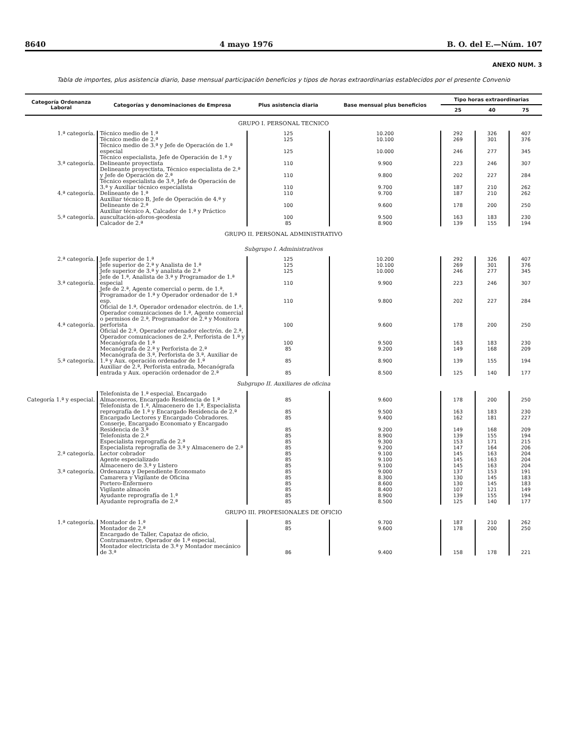8640 4 mayo 1976 B. O. del E.—Núm. 107
ANEXO NUM. 3
Tabla de importes, plus asistencia diario, base mensual participación beneficios y tipos de horas extraordinarias establecidos por el presente Convenio
| Categoría Ordenanza Laboral | Categorías y denominaciones de Empresa | Plus asistencia diaria | Base mensual plus beneficios | Tipo horas extraordinarias | | |
| --- | --- | --- | --- | --- | --- | --- |
| | | | | 25 | 40 | 75 |
| GRUPO I. PERSONAL TECNICO | | | | | | |
| 1.ª categoría. | Técnico medio de 1.ª | 125 | 10.200 | 292 | 326 | 407 |
| | Técnico medio de 2.ª | 125 | 10.100 | 269 | 301 | 376 |
| | Técnico medio de 3.ª y Jefe de Operación de 1.ª especial | 125 | 10.000 | 246 | 277 | 345 |
| 3.ª categoría. | Técnico especialista, Jefe de Operación de 1.ª y Delineante proyectista | 110 | 9.900 | 223 | 246 | 307 |
| | Delineante proyectista, Técnico especialista de 2.ª y Jefe de Operación de 2.ª | 110 | 9.800 | 202 | 227 | 284 |
| | Técnico especialista de 3.ª, Jefe de Operación de 3.ª y Auxiliar técnico especialista | 110 | 9.700 | 187 | 210 | 262 |
| 4.ª categoría. | Delineante de 1.ª | 110 | 9.700 | 187 | 210 | 262 |
| | Auxiliar técnico B, Jefe de Operación de 4.ª y Delineante de 2.ª | 100 | 9.600 | 178 | 200 | 250 |
| 5.ª categoría. | Auxiliar técnico A, Calcador de 1.ª y Práctico auscultación-aforos-geodesia | 100 | 9.500 | 163 | 183 | 230 |
| | Calcador de 2.ª | 85 | 8.900 | 139 | 155 | 194 |
| GRUPO II. PERSONAL ADMINISTRATIVO | | | | | | |
| Subgrupo I. Administrativos | | | | | | |
| 2.ª categoría. | Jefe superior de 1.ª | 125 | 10.200 | 292 | 326 | 407 |
| | Jefe superior de 2.ª y Analista de 1.ª | 125 | 10.100 | 269 | 301 | 376 |
| | Jefe superior de 3.ª y analista de 2.ª | 125 | 10.000 | 246 | 277 | 345 |
| 3.ª categoría. | Jefe de 1.ª, Analista de 3.ª y Programador de 1.ª especial | 110 | 9.900 | 223 | 246 | 307 |
| | Jefe de 2.ª, Agente comercial o perm. de 1.ª, Programador de 1.ª y Operador ordenador de 1.ª esp. | 110 | 9.800 | 202 | 227 | 284 |
| 4.ª categoría. | Oficial de 1.ª, Operador ordenador electrón. de 1.ª, Operador comunicaciones de 1.ª, Agente comercial o permisos de 2.ª, Programador de 2.ª y Monitora perforista | 100 | 9.600 | 178 | 200 | 250 |
| | Oficial de 2.ª, Operador ordenador electrón. de 2.ª, Operador comunicaciones de 2.ª, Perforista de 1.ª y Mecanógrafa de 1.ª | 100 | 9.500 | 163 | 183 | 230 |
| | Mecanógrafa de 2.ª y Perforista de 2.ª | 85 | 9.200 | 149 | 168 | 209 |
| 5.ª categoría. | Mecanógrafa de 3.ª, Perforista de 3.ª, Auxiliar de 1.ª y Aux. operación ordenador de 1.ª | 85 | 8.900 | 139 | 155 | 194 |
| | Auxiliar de 2.ª, Perforista entrada, Mecanógrafa entrada y Aux. operación ordenador de 2.ª | 85 | 8.500 | 125 | 140 | 177 |
| Subgrupo II. Auxiliares de oficina | | | | | | |
| Categoría 1.ª y especial. | Telefonista de 1.ª especial, Encargado Almaceneros, Encargado Residencia de 1.ª | 85 | 9.600 | 178 | 200 | 250 |
| | Telefonista de 1.ª, Almacenero de 1.ª, Especialista reprografía de 1.ª y Encargado Residencia de 2.ª | 85 | 9.500 | 163 | 183 | 230 |
| | Encargado Lectores y Encargado Cobradores. | 85 | 9.400 | 162 | 181 | 227 |
| | Conserje, Encargado Economato y Encargado Residencia de 3.ª | 85 | 9.200 | 149 | 168 | 209 |
| | Telefonista de 2.ª | 85 | 8.900 | 139 | 155 | 194 |
| | Especialista reprografía de 2.ª | 85 | 9.300 | 153 | 171 | 215 |
| | Especialista reprografía de 3.ª y Almacenero de 2.ª | 85 | 9.200 | 147 | 164 | 206 |
| 2.ª categoría. | Lector cobrador | 85 | 9.100 | 145 | 163 | 204 |
| | Agente especializado | 85 | 9.100 | 145 | 163 | 204 |
| | Almacenero de 3.ª y Listero | 85 | 9.100 | 145 | 163 | 204 |
| 3.ª categoría. | Ordenanza y Dependiente Economato | 85 | 9.000 | 137 | 153 | 191 |
| | Camarera y Vigilante de Oficina | 85 | 8.300 | 130 | 145 | 183 |
| | Portero-Enfermero | 85 | 8.600 | 130 | 145 | 183 |
| | Vigilante almacén | 85 | 8.400 | 107 | 121 | 149 |
| | Ayudante reprografía de 1.ª | 85 | 8.900 | 139 | 155 | 194 |
| | Ayudante reprografía de 2.ª | 85 | 8.500 | 125 | 140 | 177 |
| GRUPO III. PROFESIONALES DE OFICIO | | | | | | |
| 1.ª categoría. | Montador de 1.ª | 85 | 9.700 | 187 | 210 | 262 |
| | Montador de 2.ª | 85 | 9.600 | 178 | 200 | 250 |
| | Encargado de Taller, Capataz de oficio, Contramaestre, Operador de 1.ª especial, Montador electricista de 3.ª y Montador mecánico de 3.ª | 86 | 9.400 | 158 | 178 | 221 |